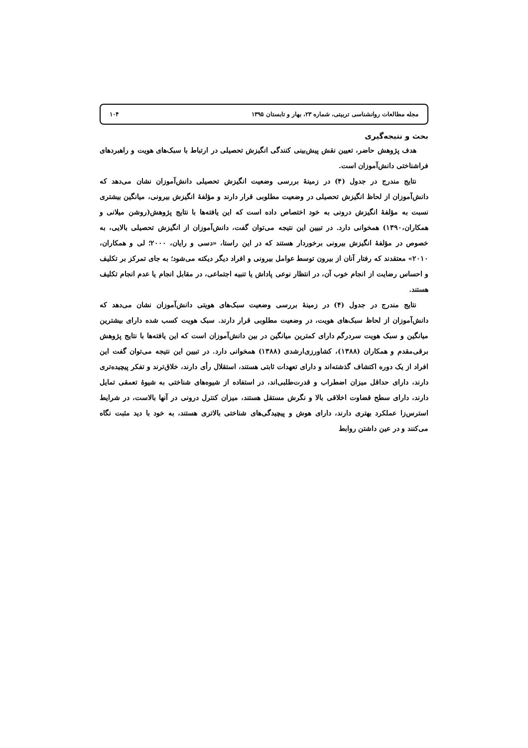مجله مطالعات روانشناسی تربیتی، شماره ۲۳، بهار و تابستان ۱۳۹۵ ۱۰۴
بحث و نتیجه‌گیری
هدف پژوهش حاضر، تعیین نقش پیش‌بینی کنندگی انگیزش تحصیلی در ارتباط با سبک‌های هویت و راهبردهای فراشناختی دانش‌آموزان است.
نتایج مندرج در جدول (۴) در زمینهٔ بررسی وضعیت انگیزش تحصیلی دانش‌آموزان نشان می‌دهد که دانش‌آموزان از لحاظ انگیزش تحصیلی در وضعیت مطلوبی قرار دارند و مؤلفهٔ انگیزش بیرونی، میانگین بیشتری نسبت به مؤلفهٔ انگیزش درونی به خود اختصاص داده است که این یافته‌ها با نتایج پژوهش(روشن میلانی و همکاران،۱۳۹۰) همخوانی دارد. در تبیین این نتیجه می‌توان گفت، دانش‌آموزان از انگیزش تحصیلی بالایی، به خصوص در مؤلفهٔ انگیزش بیرونی برخوردار هستند که در این راستا، «دسی و رایان، ۲۰۰۰؛ لی و همکاران، ۲۰۱۰» معتقدند که رفتار آنان از بیرون توسط عوامل بیرونی و افراد دیگر دیکته می‌شود؛ به جای تمرکز بر تکلیف و احساس رضایت از انجام خوب آن، در انتظار نوعی پاداش یا تنبیه اجتماعی، در مقابل انجام یا عدم انجام تکلیف هستند.
نتایج مندرج در جدول (۴) در زمینهٔ بررسی وضعیت سبک‌های هویتی دانش‌آموزان نشان می‌دهد که دانش‌آموزان از لحاظ سبک‌های هویت، در وضعیت مطلوبی قرار دارند. سبک هویت کسب شده دارای بیشترین میانگین و سبک هویت سردرگم دارای کمترین میانگین در بین دانش‌آموزان است که این یافته‌ها با نتایج پژوهش برقی‌مقدم و همکاران (۱۳۸۸)، کشاورزی‌ارشدی (۱۳۸۸) همخوانی دارد. در تبیین این نتیجه می‌توان گفت این افراد از یک دوره اکتشاف گذشته‌اند و دارای تعهدات ثابتی هستند، استقلال رأی دارند، خلاق‌ترند و تفکر پیچیده‌تری دارند، دارای حداقل میزان اضطراب و قدرت‌طلبی‌اند، در استفاده از شیوه‌های شناختی به شیوهٔ تعمقی تمایل دارند، دارای سطح قضاوت اخلاقی بالا و نگرش مستقل هستند، میزان کنترل درونی در آنها بالاست، در شرایط استرس‌زا عملکرد بهتری دارند، دارای هوش و پیچیدگی‌های شناختی بالاتری هستند، به خود با دید مثبت نگاه می‌کنند و در عین داشتن روابط